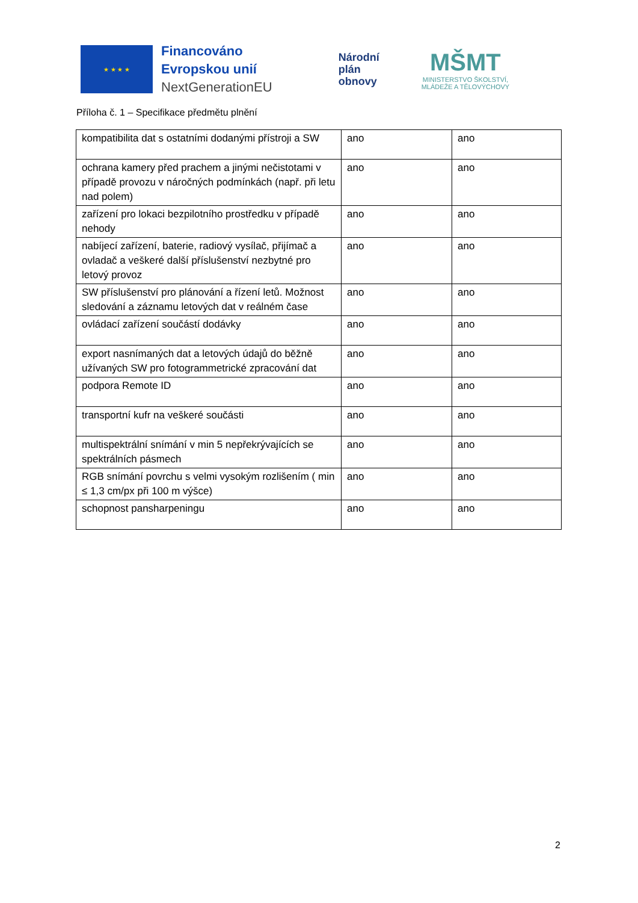★ ★ ★ ★
Financováno
Evropskou unií
NextGenerationEU
Národní
plán
obnovy
MŠMT
MINISTERSTVO ŠKOLSTVÍ,
MLÁDEŽE A TĚLOVÝCHOVY
Příloha č. 1 – Specifikace předmětu plnění
| kompatibilita dat s ostatními dodanými přístroji a SW | ano | ano |
| ochrana kamery před prachem a jinými nečistotami v případě provozu v náročných podmínkách (např. při letu nad polem) | ano | ano |
| zařízení pro lokaci bezpilotního prostředku v případě nehody | ano | ano |
| nabíjecí zařízení, baterie, radiový vysílač, přijímač a ovladač a veškeré další příslušenství nezbytné pro letový provoz | ano | ano |
| SW příslušenství pro plánování a řízení letů. Možnost sledování a záznamu letových dat v reálném čase | ano | ano |
| ovládací zařízení součástí dodávky | ano | ano |
| export nasnímaných dat a letových údajů do běžně užívaných SW pro fotogrammetrické zpracování dat | ano | ano |
| podpora Remote ID | ano | ano |
| transportní kufr na veškeré součásti | ano | ano |
| multispektrální snímání v min 5 nepřekrývajících se spektrálních pásmech | ano | ano |
| RGB snímání povrchu s velmi vysokým rozlišením ( min ≤ 1,3 cm/px při 100 m výšce) | ano | ano |
| schopnost pansharpeningu | ano | ano |
2